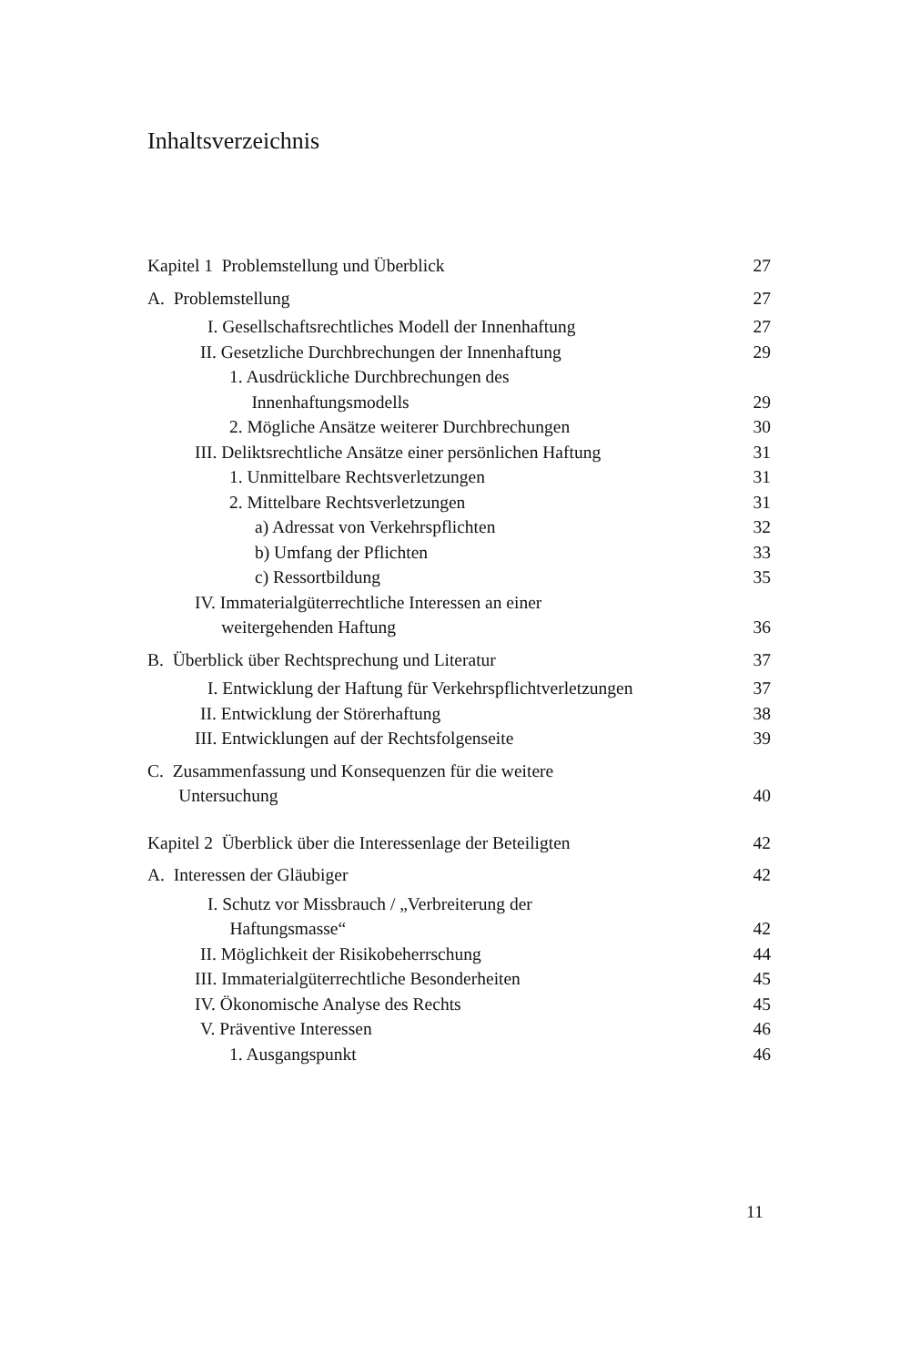Inhaltsverzeichnis
Kapitel 1 Problemstellung und Überblick 27
A. Problemstellung 27
I. Gesellschaftsrechtliches Modell der Innenhaftung 27
II. Gesetzliche Durchbrechungen der Innenhaftung 29
1. Ausdrückliche Durchbrechungen des
Innenhaftungsmodells 29
2. Mögliche Ansätze weiterer Durchbrechungen 30
III. Deliktsrechtliche Ansätze einer persönlichen Haftung 31
1. Unmittelbare Rechtsverletzungen 31
2. Mittelbare Rechtsverletzungen 31
a) Adressat von Verkehrspflichten 32
b) Umfang der Pflichten 33
c) Ressortbildung 35
IV. Immaterialgüterrechtliche Interessen an einer
weitergehenden Haftung 36
B. Überblick über Rechtsprechung und Literatur 37
I. Entwicklung der Haftung für Verkehrspflichtverletzungen 37
II. Entwicklung der Störerhaftung 38
III. Entwicklungen auf der Rechtsfolgenseite 39
C. Zusammenfassung und Konsequenzen für die weitere
Untersuchung 40
Kapitel 2 Überblick über die Interessenlage der Beteiligten 42
A. Interessen der Gläubiger 42
I. Schutz vor Missbrauch / „Verbreiterung der
Haftungsmasse“42
II. Möglichkeit der Risikobeherrschung 44
III. Immaterialgüterrechtliche Besonderheiten 45
IV. Ökonomische Analyse des Rechts 45
V. Präventive Interessen 46
1. Ausgangspunkt 46
11